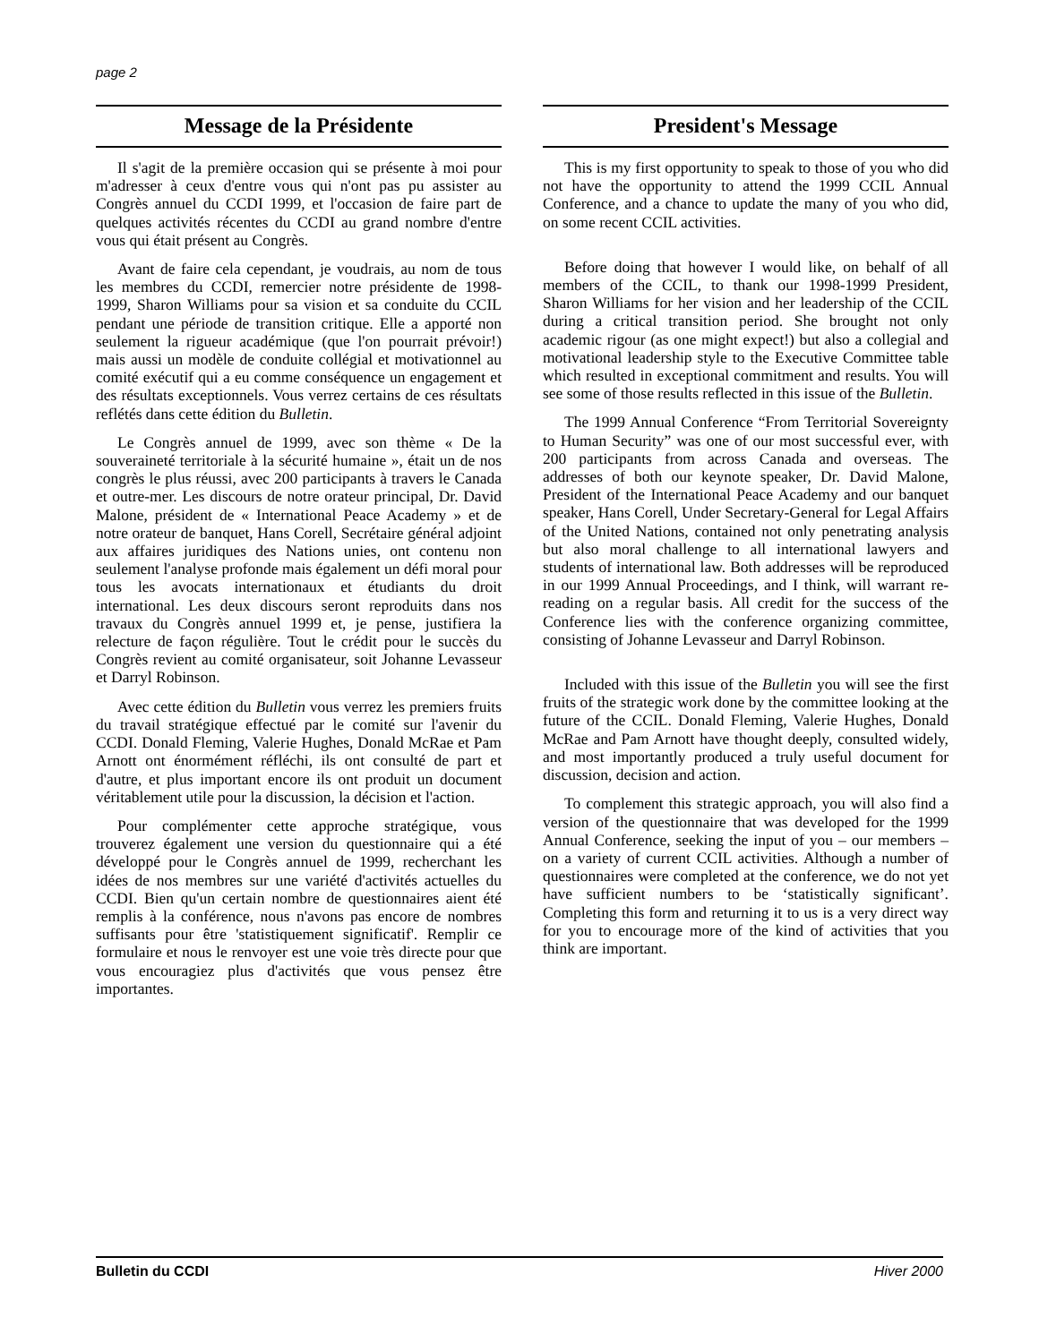page 2
Message de la Présidente
Il s'agit de la première occasion qui se présente à moi pour m'adresser à ceux d'entre vous qui n'ont pas pu assister au Congrès annuel du CCDI 1999, et l'occasion de faire part de quelques activités récentes du CCDI au grand nombre d'entre vous qui était présent au Congrès.
Avant de faire cela cependant, je voudrais, au nom de tous les membres du CCDI, remercier notre présidente de 1998-1999, Sharon Williams pour sa vision et sa conduite du CCIL pendant une période de transition critique. Elle a apporté non seulement la rigueur académique (que l'on pourrait prévoir!) mais aussi un modèle de conduite collégial et motivationnel au comité exécutif qui a eu comme conséquence un engagement et des résultats exceptionnels. Vous verrez certains de ces résultats reflétés dans cette édition du Bulletin.
Le Congrès annuel de 1999, avec son thème « De la souveraineté territoriale à la sécurité humaine », était un de nos congrès le plus réussi, avec 200 participants à travers le Canada et outre-mer. Les discours de notre orateur principal, Dr. David Malone, président de « International Peace Academy » et de notre orateur de banquet, Hans Corell, Secrétaire général adjoint aux affaires juridiques des Nations unies, ont contenu non seulement l'analyse profonde mais également un défi moral pour tous les avocats internationaux et étudiants du droit international. Les deux discours seront reproduits dans nos travaux du Congrès annuel 1999 et, je pense, justifiera la relecture de façon régulière. Tout le crédit pour le succès du Congrès revient au comité organisateur, soit Johanne Levasseur et Darryl Robinson.
Avec cette édition du Bulletin vous verrez les premiers fruits du travail stratégique effectué par le comité sur l'avenir du CCDI. Donald Fleming, Valerie Hughes, Donald McRae et Pam Arnott ont énormément réfléchi, ils ont consulté de part et d'autre, et plus important encore ils ont produit un document véritablement utile pour la discussion, la décision et l'action.
Pour complémenter cette approche stratégique, vous trouverez également une version du questionnaire qui a été développé pour le Congrès annuel de 1999, recherchant les idées de nos membres sur une variété d'activités actuelles du CCDI. Bien qu'un certain nombre de questionnaires aient été remplis à la conférence, nous n'avons pas encore de nombres suffisants pour être 'statistiquement significatif'. Remplir ce formulaire et nous le renvoyer est une voie très directe pour que vous encouragiez plus d'activités que vous pensez être importantes.
President's Message
This is my first opportunity to speak to those of you who did not have the opportunity to attend the 1999 CCIL Annual Conference, and a chance to update the many of you who did, on some recent CCIL activities.
Before doing that however I would like, on behalf of all members of the CCIL, to thank our 1998-1999 President, Sharon Williams for her vision and her leadership of the CCIL during a critical transition period. She brought not only academic rigour (as one might expect!) but also a collegial and motivational leadership style to the Executive Committee table which resulted in exceptional commitment and results. You will see some of those results reflected in this issue of the Bulletin.
The 1999 Annual Conference “From Territorial Sovereignty to Human Security” was one of our most successful ever, with 200 participants from across Canada and overseas. The addresses of both our keynote speaker, Dr. David Malone, President of the International Peace Academy and our banquet speaker, Hans Corell, Under Secretary-General for Legal Affairs of the United Nations, contained not only penetrating analysis but also moral challenge to all international lawyers and students of international law. Both addresses will be reproduced in our 1999 Annual Proceedings, and I think, will warrant re-reading on a regular basis. All credit for the success of the Conference lies with the conference organizing committee, consisting of Johanne Levasseur and Darryl Robinson.
Included with this issue of the Bulletin you will see the first fruits of the strategic work done by the committee looking at the future of the CCIL. Donald Fleming, Valerie Hughes, Donald McRae and Pam Arnott have thought deeply, consulted widely, and most importantly produced a truly useful document for discussion, decision and action.
To complement this strategic approach, you will also find a version of the questionnaire that was developed for the 1999 Annual Conference, seeking the input of you – our members – on a variety of current CCIL activities. Although a number of questionnaires were completed at the conference, we do not yet have sufficient numbers to be ‘statistically significant’. Completing this form and returning it to us is a very direct way for you to encourage more of the kind of activities that you think are important.
Bulletin du CCDI Hiver 2000